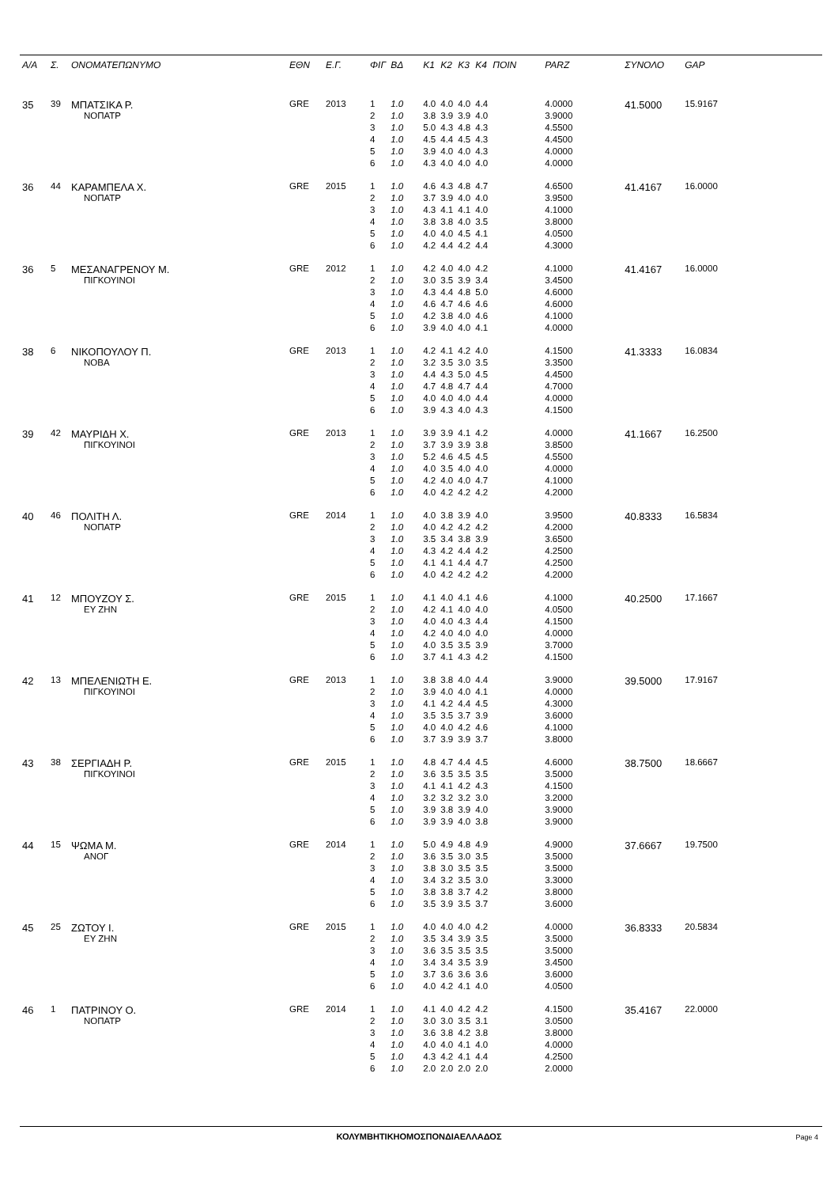| Α/Α | Σ. | ΟΝΟΜΑΤΕΠΩΝΥΜΟ | ΕΘΝ | Ε.Γ. | ΦΙΓ | ΒΔ | Κ1 | Κ2 | Κ3 | Κ4 | ΠΟΙΝ | PARZ | ΣΥΝΟΛΟ | GAP |
| --- | --- | --- | --- | --- | --- | --- | --- | --- | --- | --- | --- | --- | --- | --- |
| 35 | 39 | ΜΠΑΤΣΙΚΑ Ρ. | GRE | 2013 | 1 | 1.0 | 4.0 | 4.0 | 4.0 | 4.4 | | 4.0000 | 41.5000 | 15.9167 |
| | | ΝΟΠΑΤΡ | | | 2 | 1.0 | 3.8 | 3.9 | 3.9 | 4.0 | | 3.9000 | | |
| | | | | | 3 | 1.0 | 5.0 | 4.3 | 4.8 | 4.3 | | 4.5500 | | |
| | | | | | 4 | 1.0 | 4.5 | 4.4 | 4.5 | 4.3 | | 4.4500 | | |
| | | | | | 5 | 1.0 | 3.9 | 4.0 | 4.0 | 4.3 | | 4.0000 | | |
| | | | | | 6 | 1.0 | 4.3 | 4.0 | 4.0 | 4.0 | | 4.0000 | | |
| 36 | 44 | ΚΑΡΑΜΠΕΛΑ Χ. | GRE | 2015 | 1 | 1.0 | 4.6 | 4.3 | 4.8 | 4.7 | | 4.6500 | 41.4167 | 16.0000 |
| | | ΝΟΠΑΤΡ | | | 2 | 1.0 | 3.7 | 3.9 | 4.0 | 4.0 | | 3.9500 | | |
| | | | | | 3 | 1.0 | 4.3 | 4.1 | 4.1 | 4.0 | | 4.1000 | | |
| | | | | | 4 | 1.0 | 3.8 | 3.8 | 4.0 | 3.5 | | 3.8000 | | |
| | | | | | 5 | 1.0 | 4.0 | 4.0 | 4.5 | 4.1 | | 4.0500 | | |
| | | | | | 6 | 1.0 | 4.2 | 4.4 | 4.2 | 4.4 | | 4.3000 | | |
| 36 | 5 | ΜΕΣΑΝΑΓΡΕΝΟΥ Μ. | GRE | 2012 | 1 | 1.0 | 4.2 | 4.0 | 4.0 | 4.2 | | 4.1000 | 41.4167 | 16.0000 |
| | | ΠΙΓΚΟΥΙΝΟΙ | | | 2 | 1.0 | 3.0 | 3.5 | 3.9 | 3.4 | | 3.4500 | | |
| | | | | | 3 | 1.0 | 4.3 | 4.4 | 4.8 | 5.0 | | 4.6000 | | |
| | | | | | 4 | 1.0 | 4.6 | 4.7 | 4.6 | 4.6 | | 4.6000 | | |
| | | | | | 5 | 1.0 | 4.2 | 3.8 | 4.0 | 4.6 | | 4.1000 | | |
| | | | | | 6 | 1.0 | 3.9 | 4.0 | 4.0 | 4.1 | | 4.0000 | | |
| 38 | 6 | ΝΙΚΟΠΟΥΛΟΥ Π. | GRE | 2013 | 1 | 1.0 | 4.2 | 4.1 | 4.2 | 4.0 | | 4.1500 | 41.3333 | 16.0834 |
| | | ΝΟΒΑ | | | 2 | 1.0 | 3.2 | 3.5 | 3.0 | 3.5 | | 3.3500 | | |
| | | | | | 3 | 1.0 | 4.4 | 4.3 | 5.0 | 4.5 | | 4.4500 | | |
| | | | | | 4 | 1.0 | 4.7 | 4.8 | 4.7 | 4.4 | | 4.7000 | | |
| | | | | | 5 | 1.0 | 4.0 | 4.0 | 4.0 | 4.4 | | 4.0000 | | |
| | | | | | 6 | 1.0 | 3.9 | 4.3 | 4.0 | 4.3 | | 4.1500 | | |
| 39 | 42 | ΜΑΥΡΙΔΗ Χ. | GRE | 2013 | 1 | 1.0 | 3.9 | 3.9 | 4.1 | 4.2 | | 4.0000 | 41.1667 | 16.2500 |
| | | ΠΙΓΚΟΥΙΝΟΙ | | | 2 | 1.0 | 3.7 | 3.9 | 3.9 | 3.8 | | 3.8500 | | |
| | | | | | 3 | 1.0 | 5.2 | 4.6 | 4.5 | 4.5 | | 4.5500 | | |
| | | | | | 4 | 1.0 | 4.0 | 3.5 | 4.0 | 4.0 | | 4.0000 | | |
| | | | | | 5 | 1.0 | 4.2 | 4.0 | 4.0 | 4.7 | | 4.1000 | | |
| | | | | | 6 | 1.0 | 4.0 | 4.2 | 4.2 | 4.2 | | 4.2000 | | |
| 40 | 46 | ΠΟΛΙΤΗ Λ. | GRE | 2014 | 1 | 1.0 | 4.0 | 3.8 | 3.9 | 4.0 | | 3.9500 | 40.8333 | 16.5834 |
| | | ΝΟΠΑΤΡ | | | 2 | 1.0 | 4.0 | 4.2 | 4.2 | 4.2 | | 4.2000 | | |
| | | | | | 3 | 1.0 | 3.5 | 3.4 | 3.8 | 3.9 | | 3.6500 | | |
| | | | | | 4 | 1.0 | 4.3 | 4.2 | 4.4 | 4.2 | | 4.2500 | | |
| | | | | | 5 | 1.0 | 4.1 | 4.1 | 4.4 | 4.7 | | 4.2500 | | |
| | | | | | 6 | 1.0 | 4.0 | 4.2 | 4.2 | 4.2 | | 4.2000 | | |
| 41 | 12 | ΜΠΟΥΖΟΥ Σ. | GRE | 2015 | 1 | 1.0 | 4.1 | 4.0 | 4.1 | 4.6 | | 4.1000 | 40.2500 | 17.1667 |
| | | ΕΥ ΖΗΝ | | | 2 | 1.0 | 4.2 | 4.1 | 4.0 | 4.0 | | 4.0500 | | |
| | | | | | 3 | 1.0 | 4.0 | 4.0 | 4.3 | 4.4 | | 4.1500 | | |
| | | | | | 4 | 1.0 | 4.2 | 4.0 | 4.0 | 4.0 | | 4.0000 | | |
| | | | | | 5 | 1.0 | 4.0 | 3.5 | 3.5 | 3.9 | | 3.7000 | | |
| | | | | | 6 | 1.0 | 3.7 | 4.1 | 4.3 | 4.2 | | 4.1500 | | |
| 42 | 13 | ΜΠΕΛΕΝΙΩΤΗ Ε. | GRE | 2013 | 1 | 1.0 | 3.8 | 3.8 | 4.0 | 4.4 | | 3.9000 | 39.5000 | 17.9167 |
| | | ΠΙΓΚΟΥΙΝΟΙ | | | 2 | 1.0 | 3.9 | 4.0 | 4.0 | 4.1 | | 4.0000 | | |
| | | | | | 3 | 1.0 | 4.1 | 4.2 | 4.4 | 4.5 | | 4.3000 | | |
| | | | | | 4 | 1.0 | 3.5 | 3.5 | 3.7 | 3.9 | | 3.6000 | | |
| | | | | | 5 | 1.0 | 4.0 | 4.0 | 4.2 | 4.6 | | 4.1000 | | |
| | | | | | 6 | 1.0 | 3.7 | 3.9 | 3.9 | 3.7 | | 3.8000 | | |
| 43 | 38 | ΣΕΡΓΙΑΔΗ Ρ. | GRE | 2015 | 1 | 1.0 | 4.8 | 4.7 | 4.4 | 4.5 | | 4.6000 | 38.7500 | 18.6667 |
| | | ΠΙΓΚΟΥΙΝΟΙ | | | 2 | 1.0 | 3.6 | 3.5 | 3.5 | 3.5 | | 3.5000 | | |
| | | | | | 3 | 1.0 | 4.1 | 4.1 | 4.2 | 4.3 | | 4.1500 | | |
| | | | | | 4 | 1.0 | 3.2 | 3.2 | 3.2 | 3.0 | | 3.2000 | | |
| | | | | | 5 | 1.0 | 3.9 | 3.8 | 3.9 | 4.0 | | 3.9000 | | |
| | | | | | 6 | 1.0 | 3.9 | 3.9 | 4.0 | 3.8 | | 3.9000 | | |
| 44 | 15 | ΨΩΜΑ Μ. | GRE | 2014 | 1 | 1.0 | 5.0 | 4.9 | 4.8 | 4.9 | | 4.9000 | 37.6667 | 19.7500 |
| | | ΑΝΟΓ | | | 2 | 1.0 | 3.6 | 3.5 | 3.0 | 3.5 | | 3.5000 | | |
| | | | | | 3 | 1.0 | 3.8 | 3.0 | 3.5 | 3.5 | | 3.5000 | | |
| | | | | | 4 | 1.0 | 3.4 | 3.2 | 3.5 | 3.0 | | 3.3000 | | |
| | | | | | 5 | 1.0 | 3.8 | 3.8 | 3.7 | 4.2 | | 3.8000 | | |
| | | | | | 6 | 1.0 | 3.5 | 3.9 | 3.5 | 3.7 | | 3.6000 | | |
| 45 | 25 | ΖΩΤΟΥ Ι. | GRE | 2015 | 1 | 1.0 | 4.0 | 4.0 | 4.0 | 4.2 | | 4.0000 | 36.8333 | 20.5834 |
| | | ΕΥ ΖΗΝ | | | 2 | 1.0 | 3.5 | 3.4 | 3.9 | 3.5 | | 3.5000 | | |
| | | | | | 3 | 1.0 | 3.6 | 3.5 | 3.5 | 3.5 | | 3.5000 | | |
| | | | | | 4 | 1.0 | 3.4 | 3.4 | 3.5 | 3.9 | | 3.4500 | | |
| | | | | | 5 | 1.0 | 3.7 | 3.6 | 3.6 | 3.6 | | 3.6000 | | |
| | | | | | 6 | 1.0 | 4.0 | 4.2 | 4.1 | 4.0 | | 4.0500 | | |
| 46 | 1 | ΠΑΤΡΙΝΟΥ Ο. | GRE | 2014 | 1 | 1.0 | 4.1 | 4.0 | 4.2 | 4.2 | | 4.1500 | 35.4167 | 22.0000 |
| | | ΝΟΠΑΤΡ | | | 2 | 1.0 | 3.0 | 3.0 | 3.5 | 3.1 | | 3.0500 | | |
| | | | | | 3 | 1.0 | 3.6 | 3.8 | 4.2 | 3.8 | | 3.8000 | | |
| | | | | | 4 | 1.0 | 4.0 | 4.0 | 4.1 | 4.0 | | 4.0000 | | |
| | | | | | 5 | 1.0 | 4.3 | 4.2 | 4.1 | 4.4 | | 4.2500 | | |
| | | | | | 6 | 1.0 | 2.0 | 2.0 | 2.0 | 2.0 | | 2.0000 | | |
ΚΟΛΥΜΒΗΤΙΚΗΟΜΟΣΠΟΝΔΙΑΕΛΛΑΔΟΣ Page 4